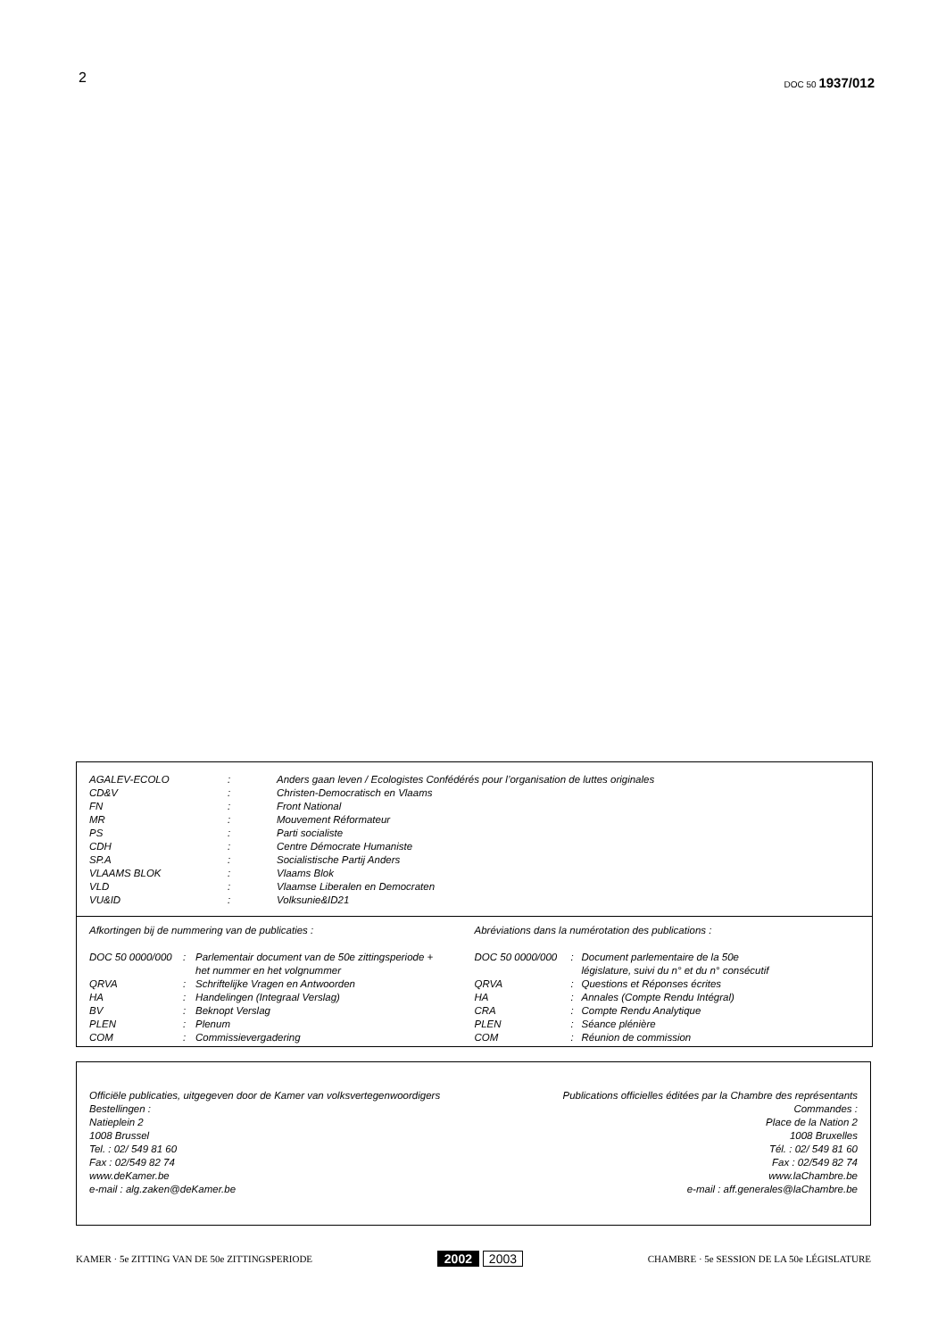2
DOC 50 1937/012
| AGALEV-ECOLO | : | Anders gaan leven / Ecologistes Confédérés pour l’organisation de luttes originales |
| CD&V | : | Christen-Democratisch en Vlaams |
| FN | : | Front National |
| MR | : | Mouvement Réformateur |
| PS | : | Parti socialiste |
| CDH | : | Centre Démocrate Humaniste |
| SP.A | : | Socialistische Partij Anders |
| VLAAMS BLOK | : | Vlaams Blok |
| VLD | : | Vlaamse Liberalen en Democraten |
| VU&ID | : | Volksunie&ID21 |
Afkortingen bij de nummering van de publicaties :
| DOC 50 0000/000 | : | Parlementair document van de 50e zittingsperiode + het nummer en het volgnummer |
| QRVA | : | Schriftelijke Vragen en Antwoorden |
| HA | : | Handelingen (Integraal Verslag) |
| BV | : | Beknopt Verslag |
| PLEN | : | Plenum |
| COM | : | Commissievergadering |
Abréviations dans la numérotation des publications :
| DOC 50 0000/000 | : | Document parlementaire de la 50e législature, suivi du n° et du n° consécutif |
| QRVA | : | Questions et Réponses écrites |
| HA | : | Annales (Compte Rendu Intégral) |
| CRA | : | Compte Rendu Analytique |
| PLEN | : | Séance plénière |
| COM | : | Réunion de commission |
Officiële publicaties, uitgegeven door de Kamer van volksvertegenwoordigers
Bestellingen :
Natieplein 2
1008 Brussel
Tel. : 02/ 549 81 60
Fax : 02/549 82 74
www.deKamer.be
e-mail : alg.zaken@deKamer.be
Publications officielles éditées par la Chambre des représentants
Commandes :
Place de la Nation 2
1008 Bruxelles
Tél. : 02/ 549 81 60
Fax : 02/549 82 74
www.laChambre.be
e-mail : aff.generales@laChambre.be
KAMER · 5e ZITTING VAN DE 50e ZITTINGSPERIODE
2002 2003
CHAMBRE · 5e SESSION DE LA 50e LÉGISLATURE